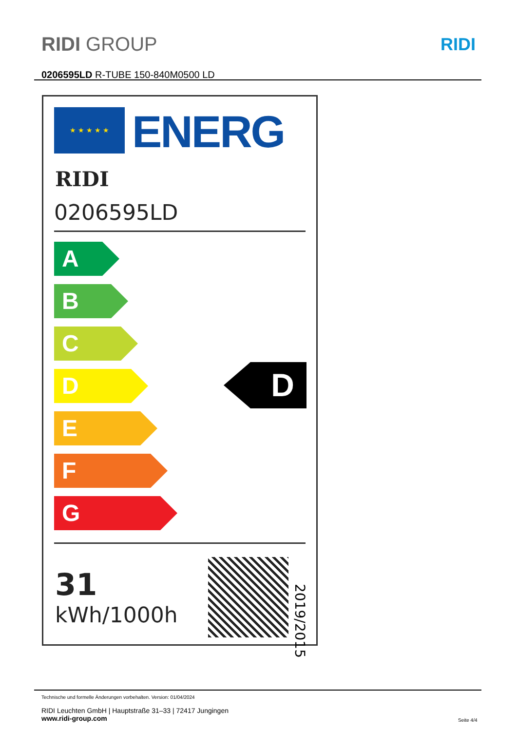RIDI GROUP RIDI
0206595LD R-TUBE 150-840M0500 LD
★ ★ ★ ★ ★ ENERG
RIDI
0206595LD
A
B
C
D
E
F
G
D
31
kWh/1000h
2019/2015
Technische und formelle Änderungen vorbehalten. Version: 01/04/2024
RIDI Leuchten GmbH | Hauptstraße 31–33 | 72417 Jungingen
www.ridi-group.com
Seite 4/4